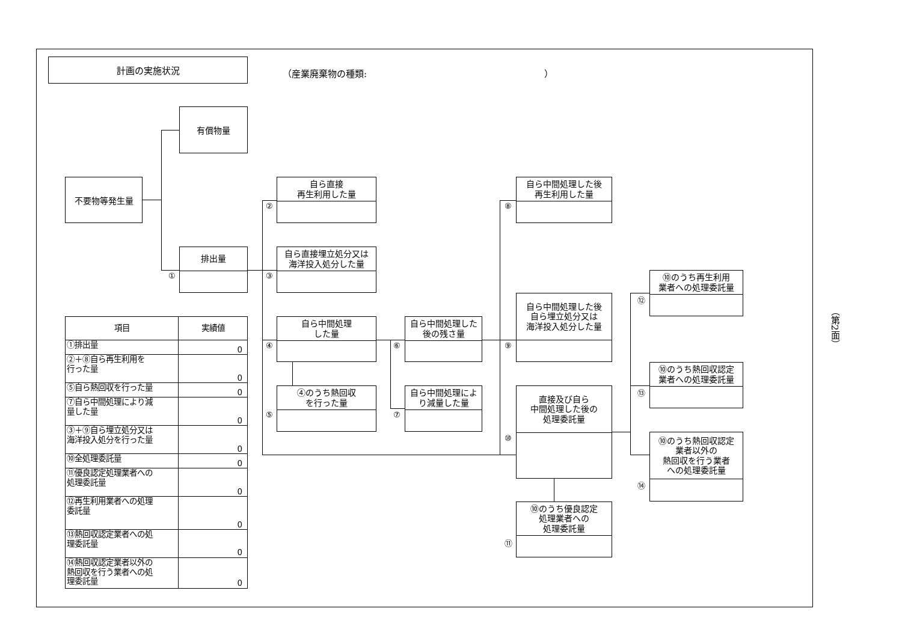計画の実施状況
（産業廃棄物の種類: ）
有償物量
不要物等発生量
排出量
①
自ら直接
再生利用した量
②
自ら直接埋立処分又は
海洋投入処分した量
③
自ら中間処理
した量
④
④のうち熱回収
を行った量
⑤
自ら中間処理した
後の残さ量
⑥
自ら中間処理によ
り減量した量
⑦
自ら中間処理した後
再生利用した量
⑧
自ら中間処理した後
自ら埋立処分又は
海洋投入処分した量
⑨
直接及び自ら
中間処理した後の
処理委託量
⑩
⑩のうち優良認定
処理業者への
処理委託量
⑪
⑩のうち再生利用
業者への処理委託量
⑫
⑩のうち熱回収認定
業者への処理委託量
⑬
⑩のうち熱回収認定
業者以外の
熱回収を行う業者
への処理委託量
⑭
| 項目 | 実績値 |
| --- | --- |
| ①排出量 | 0 |
| ②＋⑧自ら再生利用を 行った量 | 0 |
| ⑤自ら熱回収を行った量 | 0 |
| ⑦自ら中間処理により減 量した量 | 0 |
| ③＋⑨自ら埋立処分又は 海洋投入処分を行った量 | 0 |
| ⑩全処理委託量 | 0 |
| ⑪優良認定処理業者への 処理委託量 | 0 |
| ⑫再生利用業者への処理 委託量 | 0 |
| ⑬熱回収認定業者への処 理委託量 | 0 |
| ⑭熱回収認定業者以外の 熱回収を行う業者への処 理委託量 | 0 |
（第2面）